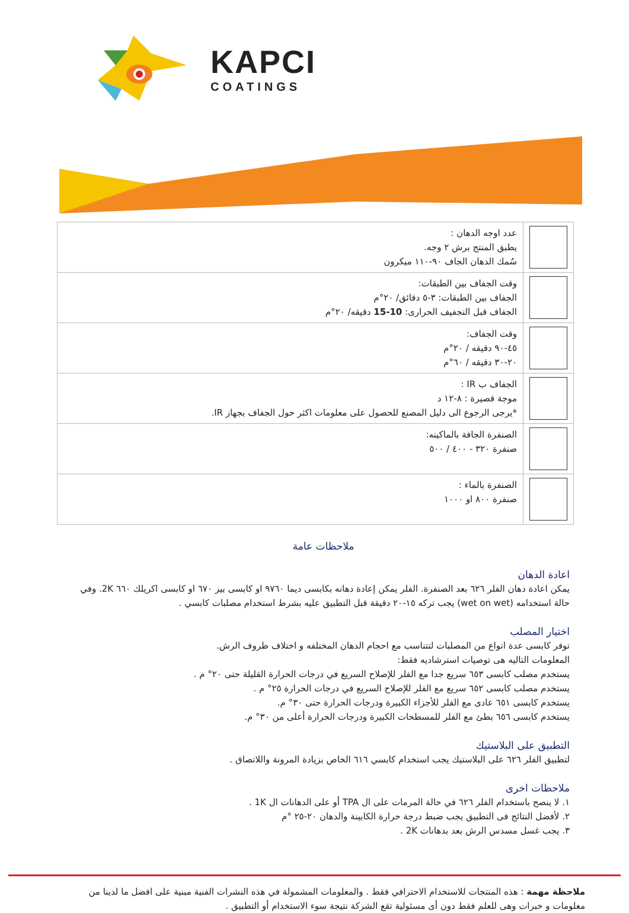KAPCI
COATINGS
| | عدد اوجه الدهان : يطبق المنتج برش ٢ وجه. سُمك الدهان الجاف ٩٠-١١٠ ميكرون |
| | وقت الجفاف بين الطبقات: الجفاف بين الطبقات: ٣-٥ دقائق/ ٢٠°م الجفاف قبل التجفيف الحرارى: 10-15 دقيقه/ ٢٠°م |
| | وقت الجفاف: ٤٥-٩٠ دقيقه / ٢٠°م ٢٠-٣٠ دقيقه / ٦٠°م |
| | الجفاف ب IR : موجة قصيرة : ٨-١٢ د *يرجى الرجوع الى دليل المصنع للحصول على معلومات اكثر حول الجفاف بجهاز IR. |
| | الصنفرة الجافة بالماكينه: صنفرة ٣٢٠ - ٤٠٠ / ٥٠٠ |
| | الصنفرة بالماء : صنفرة ٨٠٠ او ١٠٠٠ |
ملاحظات عامة
اعادة الدهان
يمكن اعادة دهان الفلر ٦٢٦ بعد الصنفرة. الفلر يمكن إعادة دهانه بكابسى ديما ٩٧٦٠ او كابسى بيز ٦٧٠ او كابسى اكريلك ٦٦٠ 2K. وفي حالة استخدامه (wet on wet) يجب تركه ١٥-٢٠ دقيقة قبل التطبيق عليه بشرط استخدام مصلبات كابسي .
اختيار المصلب
توفر كابسى عدة انواع من المصلبات لتتناسب مع احجام الدهان المختلفه و اختلاف ظروف الرش.
المعلومات التاليه هى توصيات استرشاديه فقط:
يستخدم مصلب كابسى ٦٥٣ سريع جدا مع الفلر للإصلاح السريع في درجات الحرارة القليلة حتى ٢٠° م .
يستخدم مصلب كابسى ٦٥٢ سريع مع الفلر للإصلاح السريع في درجات الحرارة ٢٥° م .
يستخدم كابسى ٦٥١ عادى مع الفلر للأجزاء الكبيرة ودرجات الحرارة حتى ٣٠° م.
يستخدم كابسى ٦٥٦ بطئ مع الفلر للمسطحات الكبيرة ودرجات الحرارة أعلى من ٣٠° م.
التطبيق على البلاستيك
لتطبيق الفلر ٦٢٦ على البلاستيك يجب استخدام كابسي ٦١٦ الخاص بزيادة المرونة واللاتصاق .
ملاحظات اخرى
١. لا ينصح باستخدام الفلر ٦٢٦ في حالة المرمات على ال TPA أو على الدهانات ال 1K .
٢. لأفضل النتائج فى التطبيق يجب ضبط درجة حرارة الكابينة والدهان ٢٠-٢٥ °م
٣. يجب غسل مسدس الرش بعد بدهانات 2K .
ملاحظة مهمة : هذه المنتجات للاستخدام الاحترافي فقط . والمعلومات المشمولة في هذه النشرات الفنية مبنية على افضل ما لدينا من معلومات و خبرات وهى للعلم فقط دون أى مسئولية تقع الشركة نتيجة سوء الاستخدام أو التطبيق .